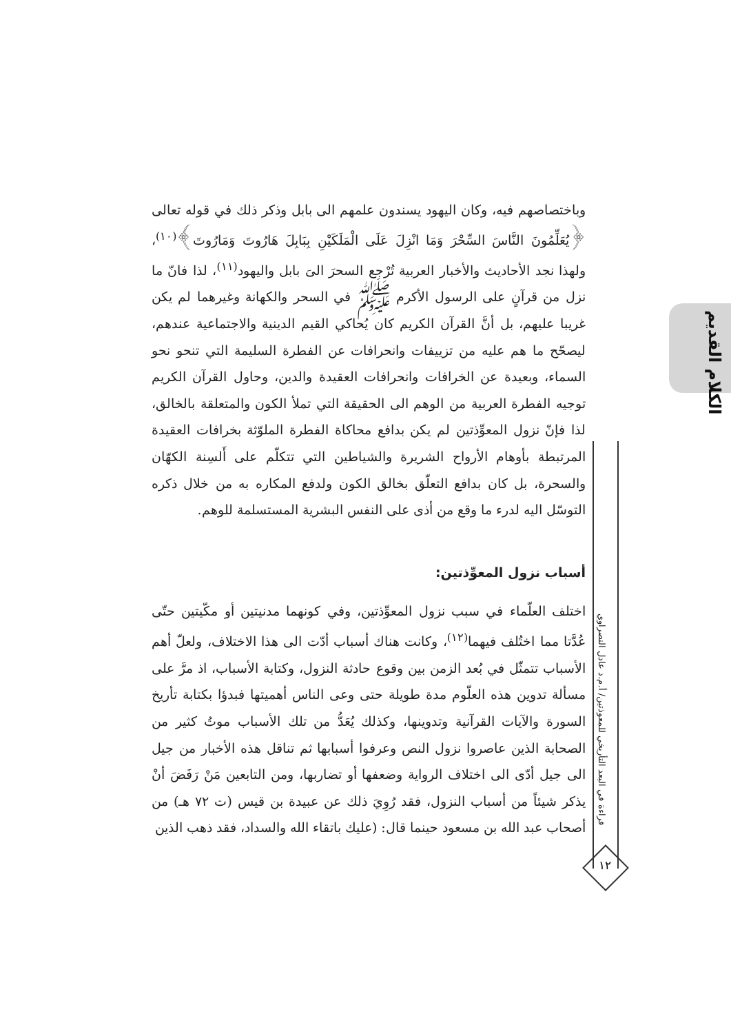وباختصاصهم فيه، وكان اليهود يسندون علمهم الى بابل وذكر ذلك في قوله تعالى ﴿يُعَلِّمُونَ النَّاسَ السِّحْرَ وَمَا انْزِلَ عَلَى الْمَلَكَيْنِ بِبَابِلَ هَارُوتَ وَمَارُوتَ﴾<sup>(١٠)</sup>، ولهذا نجد الأحاديث والأخبار العربية تُرْجع السحرَ الىَ بابل واليهود<sup>(١١)</sup>، لذا فانّ ما نزل من قرآنٍ على الرسول الأكرم ﷺ في السحر والكهانة وغيرهما لم يكن غريبا عليهم، بل أنَّ القرآن الكريم كان يُحاكي القيم الدينية والاجتماعية عندهم، ليصحّح ما هم عليه من تزييفات وانحرافات عن الفطرة السليمة التي تنحو نحو السماء، وبعيدة عن الخرافات وانحرافات العقيدة والدين، وحاول القرآن الكريم توجيه الفطرة العربية من الوهم الى الحقيقة التي تملأ الكون والمتعلقة بالخالق، لذا فإنّ نزول المعوِّذتين لم يكن بدافع محاكاة الفطرة الملوّثة بخرافات العقيدة المرتبطة بأوهام الأرواح الشريرة والشياطين التي تتكلّم على أَلسِنة الكهّان والسحرة، بل كان بدافع التعلّق بخالق الكون ولدفع المكاره به من خلال ذكره التوسّل اليه لدرء ما وقع من أذى على النفس البشرية المستسلمة للوهم.
أسباب نزول المعوِّذتين:
اختلف العلّماء في سبب نزول المعوِّذتين، وفي كونهما مدنيتين أو مكّيتين حتّى عُدَّتا مما اختُلف فيهما<sup>(١٢)</sup>، وكانت هناك أسباب أدّت الى هذا الاختلاف، ولعلّ أهم الأسباب تتمثّل في بُعد الزمن بين وقوع حادثة النزول، وكتابة الأسباب، اذ مرَّ على مسألة تدوين هذه العلّوم مدة طويلة حتى وعى الناس أهميتها فبدؤا بكتابة تأريخ السورة والآيات القرآنية وتدوينها، وكذلك يُعَدُّ من تلك الأسباب موتُ كثير من الصحابة الذين عاصروا نزول النص وعرفوا أسبابها ثم تناقل هذه الأخبار من جيل الى جيل أدّى الى اختلاف الرواية وضعفها أو تضاربها، ومن التابعين مَنْ رَفَضَ أنْ يذكر شيئاً من أسباب النزول، فقد رُوِيَ ذلك عن عبيدة بن قيس (ت ٧٢ هـ) من أصحاب عبد الله بن مسعود حينما قال: (عليك باتقاء الله والسداد، فقد ذهب الذين
الكلام القديم
قراءة في البعد التأريخي للمعوذتين/ أ.م.د عادل النصراوي
١٢